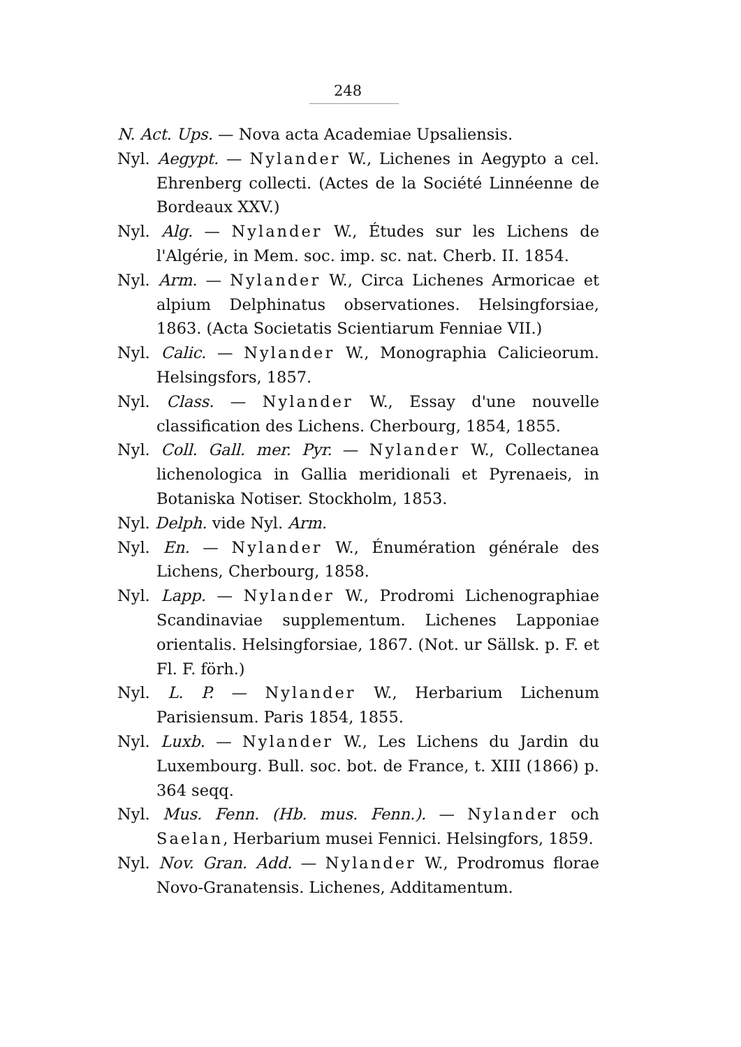248
N. Act. Ups. — Nova acta Academiae Upsaliensis.
Nyl. Aegypt. — Nylander W., Lichenes in Aegypto a cel. Ehrenberg collecti. (Actes de la Société Linnéenne de Bordeaux XXV.)
Nyl. Alg. — Nylander W., Études sur les Lichens de l'Algérie, in Mem. soc. imp. sc. nat. Cherb. II. 1854.
Nyl. Arm. — Nylander W., Circa Lichenes Armoricae et alpium Delphinatus observationes. Helsingforsiae, 1863. (Acta Societatis Scientiarum Fenniae VII.)
Nyl. Calic. — Nylander W., Monographia Calicieorum. Helsingsfors, 1857.
Nyl. Class. — Nylander W., Essay d'une nouvelle classification des Lichens. Cherbourg, 1854, 1855.
Nyl. Coll. Gall. mer. Pyr. — Nylander W., Collectanea lichenologica in Gallia meridionali et Pyrenaeis, in Botaniska Notiser. Stockholm, 1853.
Nyl. Delph. vide Nyl. Arm.
Nyl. En. — Nylander W., Énumération générale des Lichens, Cherbourg, 1858.
Nyl. Lapp. — Nylander W., Prodromi Lichenographiae Scandinaviae supplementum. Lichenes Lapponiae orientalis. Helsingforsiae, 1867. (Not. ur Sällsk. p. F. et Fl. F. förh.)
Nyl. L. P. — Nylander W., Herbarium Lichenum Parisiensum. Paris 1854, 1855.
Nyl. Luxb. — Nylander W., Les Lichens du Jardin du Luxembourg. Bull. soc. bot. de France, t. XIII (1866) p. 364 seqq.
Nyl. Mus. Fenn. (Hb. mus. Fenn.). — Nylander och Saelan, Herbarium musei Fennici. Helsingfors, 1859.
Nyl. Nov. Gran. Add. — Nylander W., Prodromus florae Novo-Granatensis. Lichenes, Additamentum.